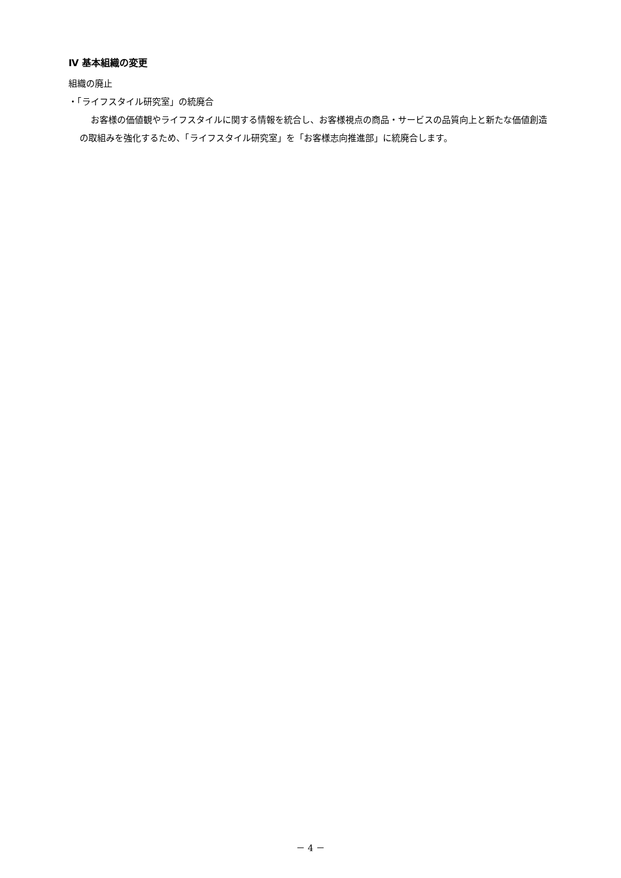Ⅳ 基本組織の変更
組織の廃止
・「ライフスタイル研究室」の統廃合
お客様の価値観やライフスタイルに関する情報を統合し、お客様視点の商品・サービスの品質向上と新たな価値創造の取組みを強化するため、「ライフスタイル研究室」を「お客様志向推進部」に統廃合します。
－ 4 －